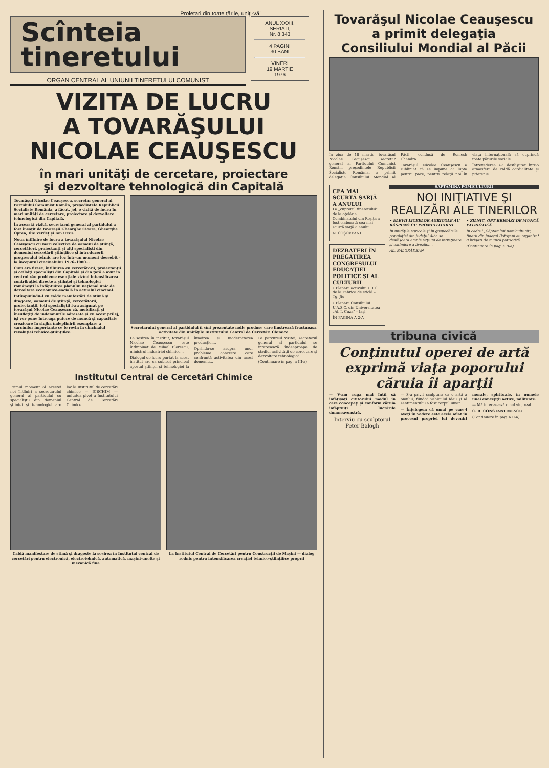Proletari din toate ţările, uniţi-vă!
Scînteia
tineretului
ORGAN CENTRAL AL UNIUNII TINERETULUI COMUNIST
ANUL XXXII,
SERIA II,
Nr. 8 343
4 PAGINI
30 BANI
VINERI
19 MARTIE
1976
VIZITA DE LUCRU
A TOVARĂŞULUI
NICOLAE CEAUŞESCU
în mari unităţi de cercetare, proiectare
şi dezvoltare tehnologică din Capitală
Tovarăşul Nicolae Ceauşescu, secretar general al Partidului Comunist Român, preşedintele Republicii Socialiste România, a făcut, joi, o vizită de lucru în mari unităţi de cercetare, proiectare şi dezvoltare tehnologică din Capitală.
În această vizită, secretarul general al partidului a fost însoţit de tovarăşii Gheorghe Cioară, Gheorghe Oprea, Ilie Verdeţ şi Ion Ursu.
Noua întîlnire de lucru a tovarăşului Nicolae Ceauşescu cu mari colective de oameni de ştiinţă, cercetători, proiectanţi şi alţi specialişti din domeniul cercetării ştiinţifice şi introducerii progresului tehnic are loc într-un moment deosebit – la începutul cincinalului 1976–1980...
Cum era firesc, întîlnirea cu cercetătorii, proiectanţii şi ceilalţi specialişti din Capitală şi din ţară a avut în centrul său probleme esenţiale vizînd intensificarea contribuţiei directe a ştiinţei şi tehnologiei româneşti la înfăptuirea planului naţional unic de dezvoltare economico-socială în actualul cincinal...
Întîmpinîndu-l cu calde manifestări de stimă şi dragoste, oamenii de ştiinţă, cercetătorii, proiectanţii, toţi specialiştii l-au asigurat pe tovarăşul Nicolae Ceauşescu că, mobilizaţi şi însufleţiţi de indemnurile adresate şi cu acest prilej, îşi vor pune întreaga putere de muncă şi capacitate creatoare în slujba îndeplinirii exemplare a sarcinilor importante ce le revin în cincinalul revoluţiei tehnico-ştiinţifice...
Secretarului general al partidului îi sînt prezentate noile produse care ilustrează fructuoasa activitate din unităţile Institutului Central de Cercetări Chimice
La sosirea în institut, tovarăşul Nicolae Ceauşescu este întîmpinat de Mihail Florescu, ministrul industriei chimice...
Dialogul de lucru purtat la acest institut are ca subiect principal aportul ştiinţei şi tehnologiei la înnoirea şi modernizarea producţiei...
Oprindu-se asupra unor probleme concrete care confruntă activitatea din acest domeniu...
Pe parcursul vizitei, secretarul general al partidului se interesează îndeaproape de stadiul activităţii de cercetare şi dezvoltare tehnologică...
(Continuare în pag. a III-a)
Institutul Central de Cercetări Chimice
Primul moment al acestei noi întîlniri a secretarului general al partidului cu specialiştii din domeniul ştiinţei şi tehnologiei are loc la Institutul de cercetări chimice — ICECHIM — unitatea pivot a Institutului Central de Cercetări Chimice...
Caldă manifestare de stimă şi dragoste la sosirea în Institutul central de cercetări pentru electronică, electrotehnică, automatică, maşini-unelte şi mecanică fină
La Institutul Central de Cercetări pentru Construcţii de Maşini — dialog rodnic pentru intensificarea creaţiei tehnico-ştiinţifice proprii
Tovarăşul Nicolae Ceauşescu
a primit delegaţia
Consiliului Mondial al Păcii
În ziua de 18 martie, tovarăşul Nicolae Ceauşescu, secretar general al Partidului Comunist Român, preşedintele Republicii Socialiste România, a primit delegaţia Consiliului Mondial al Păcii, condusă de Romesh Chandra...
Tovarăşul Nicolae Ceauşescu a subliniat că se impune ca lupta pentru pace, pentru relaţii noi în viaţa internaţională să cuprindă toate păturile sociale...
Întrevederea s-a desfăşurat într-o atmosferă de caldă cordialitate şi prietenie.
CEA MAI SCURTĂ ŞARJĂ A ANULUI
La „cuptorul tineretului" de la oţelăria Combinatului din Reşiţa a fost elaborată cea mai scurtă şarjă a anului...
N. COŞOVEANU
DEZBATERI ÎN PREGĂTIREA CONGRESULUI EDUCAŢIEI POLITICE ŞI AL CULTURII
• Plenara activului U.T.C. de la Fabrica de sticlă – Tg. Jiu
• Plenara Consiliului U.A.S.C. din Universitatea „Al. I. Cuza" – Iaşi
ÎN PAGINA A 2-A
SĂPTĂMÎNA POMICULTURII
NOI INIŢIATIVE ŞI REALIZĂRI ALE TINERILOR
• ELEVII LICEELOR AGRICOLE AU RĂSPUNS CU PROMPTITUDINE
În unităţile agricole şi în gospodăriile populaţiei din judeţul Alba se desfăşoară ample acţiuni de întreţinere şi extindere a livezilor...
AL. BĂLGRĂDEAN
• ZILNIC, OPT BRIGĂZI DE MUNCĂ PATRIOTICĂ
În cadrul „Săptămînii pomiculturii", tinerii din judeţul Botoşani au organizat 8 brigăzi de muncă patriotică...
(Continuare în pag. a II-a)
tribuna civică
Conţinutul operei de artă exprimă viaţa poporului căruia îi aparţii
— V-am ruga mai întîi să înfăţişaţi cititorului modul în care concepeţi şi conform căruia înfăptuiţi lucrările dumneavoastră.
Interviu cu sculptorul
Peter Balogh
— S-a privit sculptura ca o artă a omului, fiindcă vehiculul ideii şi al sentimentului a fost corpul uman...
— Înţelegem că omul pe care-l aveţi în vedere este acela aflat în procesul propriei lui deveniri morale, spirituale, în numele unei concepţii active, militante.
— Mă interesează omul viu, real...
C. R. CONSTANTINESCU
(Continuare în pag. a II-a)